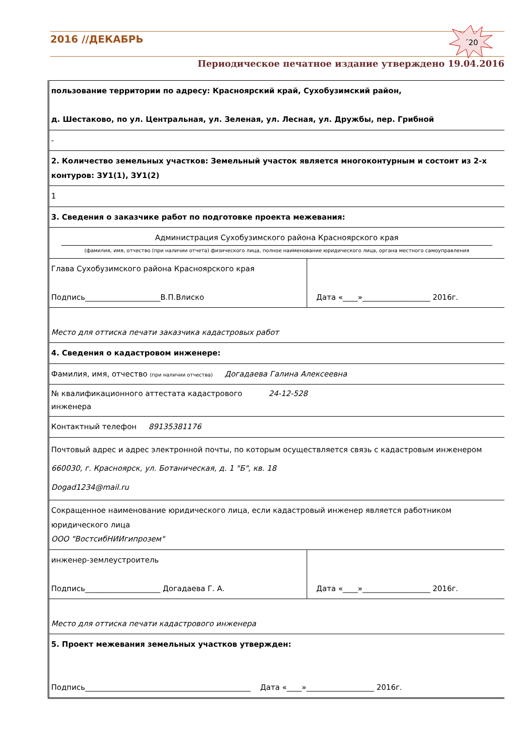2016 //ДЕКАБРЬ
´20
Периодическое печатное издание утверждено 19.04.2016
| пользование территории по адресу: Красноярский край, Сухобузимский район, д. Шестаково, по ул. Центральная, ул. Зеленая, ул. Лесная, ул. Дружбы, пер. Грибной | |
| - | |
| 2. Количество земельных участков: Земельный участок является многоконтурным и состоит из 2-х контуров: ЗУ1(1), ЗУ1(2) | |
| 1 | |
| 3. Сведения о заказчике работ по подготовке проекта межевания: | |
| Администрация Сухобузимского района Красноярского края (фамилия, имя, отчество (при наличии отчета) физического лица, полное наименование юридического лица, органа местного самоуправления | |
| Глава Сухобузимского района Красноярского края Подпись____________________В.П.Влиско | Дата «____»__________________ 2016г. |
| Место для оттиска печати заказчика кадастровых работ | |
| 4. Сведения о кадастровом инженере: | |
| Фамилия, имя, отчество (при наличии отчества) Догадаева Галина Алексеевна | |
| № квалификационного аттестата кадастрового 24-12-528 инженера | |
| Контактный телефон 89135381176 | |
| Почтовый адрес и адрес электронной почты, по которым осуществляется связь с кадастровым инженером 660030, г. Красноярск, ул. Ботаническая, д. 1 "Б", кв. 18 Dogad1234@mail.ru | |
| Сокращенное наименование юридического лица, если кадастровый инженер является работником юридического лица ООО "ВостсибНИИгипрозем" | |
| инженер-землеустроитель Подпись____________________ Догадаева Г. А. | Дата «____»__________________ 2016г. |
| Место для оттиска печати кадастрового инженера | |
| 5. Проект межевания земельных участков утвержден: Подпись____________________________________________ Дата «____»__________________ 2016г. | |